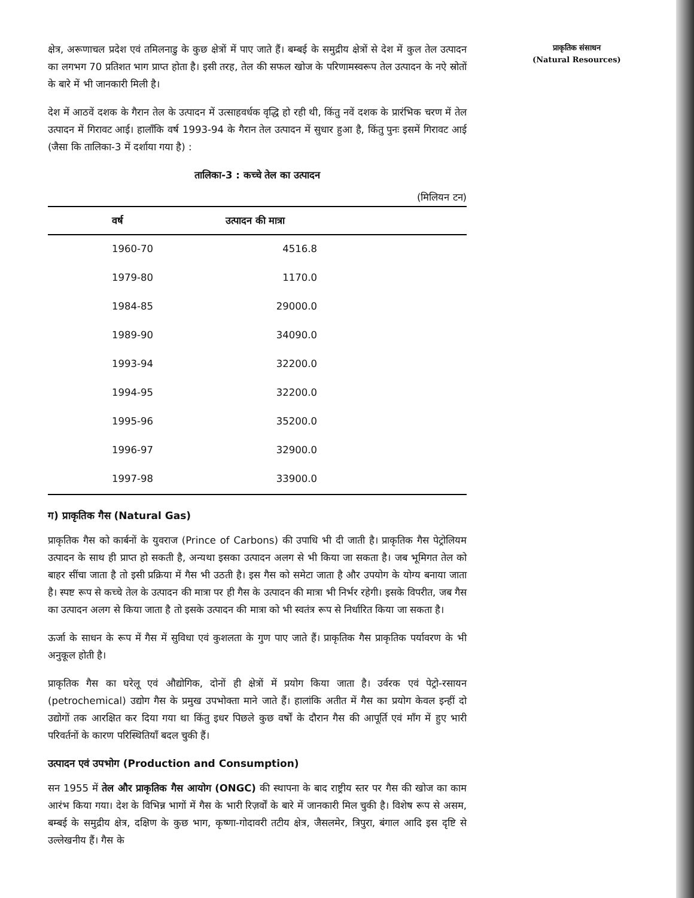क्षेत्र, अरूणाचल प्रदेश एवं तमिलनाडु के कुछ क्षेत्रों में पाए जाते हैं। बम्बई के समुद्रीय क्षेत्रों से देश में कुल तेल उत्पादन का लगभग 70 प्रतिशत भाग प्राप्त होता है। इसी तरह, तेल की सफल खोज के परिणामस्वरूप तेल उत्पादन के नऐ स्रोतों के बारे में भी जानकारी मिली है।
देश में आठवें दशक के गैरान तेल के उत्पादन में उत्साहवर्धक वृद्धि हो रही थी, किंतु नवें दशक के प्रारंभिक चरण में तेल उत्पादन में गिरावट आई। हालाँकि वर्ष 1993-94 के गैरान तेल उत्पादन में सुधार हुआ है, किंतु पुनः इसमें गिरावट आई (जैसा कि तालिका-3 में दर्शाया गया है) :
तालिका-3 : कच्चे तेल का उत्पादन
(मिलियन टन)
| वर्ष | उत्पादन की मात्रा |
| --- | --- |
| 1960-70 | 4516.8 |
| 1979-80 | 1170.0 |
| 1984-85 | 29000.0 |
| 1989-90 | 34090.0 |
| 1993-94 | 32200.0 |
| 1994-95 | 32200.0 |
| 1995-96 | 35200.0 |
| 1996-97 | 32900.0 |
| 1997-98 | 33900.0 |
ग) प्राकृतिक गैस (Natural Gas)
प्राकृतिक गैस को कार्बनों के युवराज (Prince of Carbons) की उपाधि भी दी जाती है। प्राकृतिक गैस पेट्रोलियम उत्पादन के साथ ही प्राप्त हो सकती है, अन्यथा इसका उत्पादन अलग से भी किया जा सकता है। जब भूमिगत तेल को बाहर सींचा जाता है तो इसी प्रक्रिया में गैस भी उठती है। इस गैस को समेटा जाता है और उपयोग के योग्य बनाया जाता है। स्पष्ट रूप से कच्चे तेल के उत्पादन की मात्रा पर ही गैस के उत्पादन की मात्रा भी निर्भर रहेगी। इसके विपरीत, जब गैस का उत्पादन अलग से किया जाता है तो इसके उत्पादन की मात्रा को भी स्वतंत्र रूप से निर्धारित किया जा सकता है।
ऊर्जा के साधन के रूप में गैस में सुविधा एवं कुशलता के गुण पाए जाते हैं। प्राकृतिक गैस प्राकृतिक पर्यावरण के भी अनुकूल होती है।
प्राकृतिक गैस का घरेलू एवं औद्योगिक, दोनों ही क्षेत्रों में प्रयोग किया जाता है। उर्वरक एवं पेट्रो-रसायन (petrochemical) उद्योग गैस के प्रमुख उपभोक्ता माने जाते हैं। हालांकि अतीत में गैस का प्रयोग केवल इन्हीं दो उद्योगों तक आरक्षित कर दिया गया था किंतु इधर पिछले कुछ वर्षों के दौरान गैस की आपूर्ति एवं माँग में हुए भारी परिवर्तनों के कारण परिस्थितियाँ बदल चुकी हैं।
उत्पादन एवं उपभोग (Production and Consumption)
सन 1955 में तेल और प्राकृतिक गैस आयोग (ONGC) की स्थापना के बाद राष्ट्रीय स्तर पर गैस की खोज का काम आरंभ किया गया। देश के विभिन्न भागों में गैस के भारी रिज़र्वों के बारे में जानकारी मिल चुकी है। विशेष रूप से असम, बम्बई के समुद्रीय क्षेत्र, दक्षिण के कुछ भाग, कृष्णा-गोदावरी तटीय क्षेत्र, जैसलमेर, त्रिपुरा, बंगाल आदि इस दृष्टि से उल्लेखनीय हैं। गैस के
प्राकृतिक संसाधन
(Natural Resources)